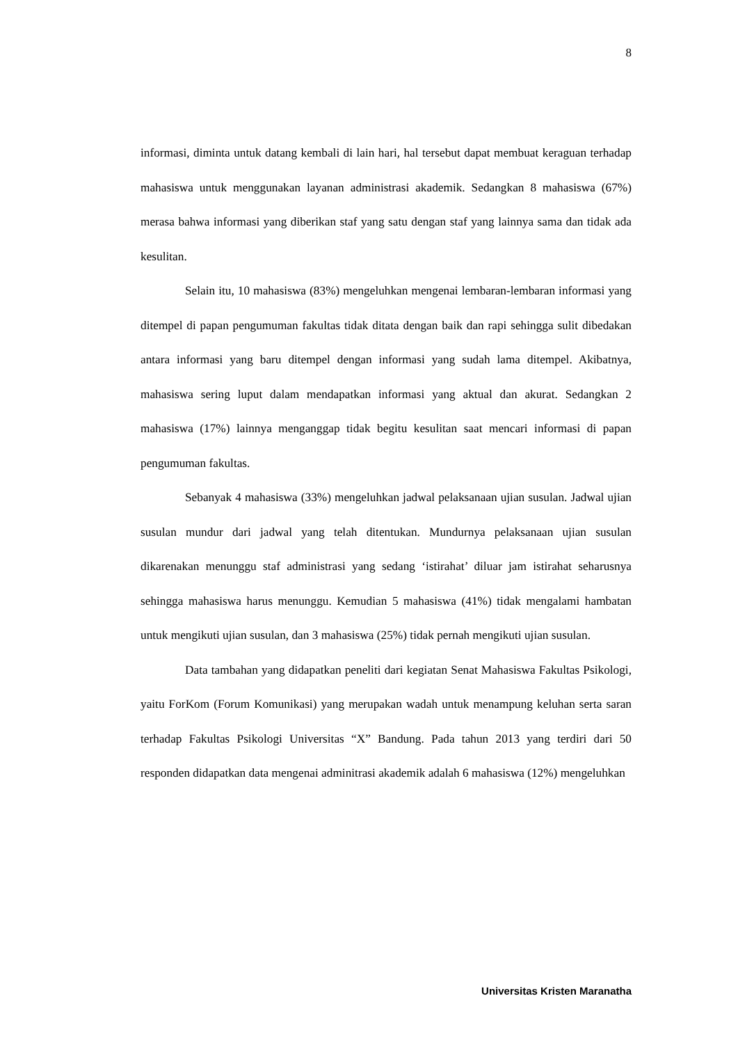8
informasi, diminta untuk datang kembali di lain hari, hal tersebut dapat membuat keraguan terhadap mahasiswa untuk menggunakan layanan administrasi akademik. Sedangkan 8 mahasiswa (67%) merasa bahwa informasi yang diberikan staf yang satu dengan staf yang lainnya sama dan tidak ada kesulitan.
Selain itu, 10 mahasiswa (83%) mengeluhkan mengenai lembaran-lembaran informasi yang ditempel di papan pengumuman fakultas tidak ditata dengan baik dan rapi sehingga sulit dibedakan antara informasi yang baru ditempel dengan informasi yang sudah lama ditempel. Akibatnya, mahasiswa sering luput dalam mendapatkan informasi yang aktual dan akurat. Sedangkan 2 mahasiswa (17%) lainnya menganggap tidak begitu kesulitan saat mencari informasi di papan pengumuman fakultas.
Sebanyak 4 mahasiswa (33%) mengeluhkan jadwal pelaksanaan ujian susulan. Jadwal ujian susulan mundur dari jadwal yang telah ditentukan. Mundurnya pelaksanaan ujian susulan dikarenakan menunggu staf administrasi yang sedang ‘istirahat’ diluar jam istirahat seharusnya sehingga mahasiswa harus menunggu. Kemudian 5 mahasiswa (41%) tidak mengalami hambatan untuk mengikuti ujian susulan, dan 3 mahasiswa (25%) tidak pernah mengikuti ujian susulan.
Data tambahan yang didapatkan peneliti dari kegiatan Senat Mahasiswa Fakultas Psikologi, yaitu ForKom (Forum Komunikasi) yang merupakan wadah untuk menampung keluhan serta saran terhadap Fakultas Psikologi Universitas “X” Bandung. Pada tahun 2013 yang terdiri dari 50 responden didapatkan data mengenai adminitrasi akademik adalah 6 mahasiswa (12%) mengeluhkan
Universitas Kristen Maranatha